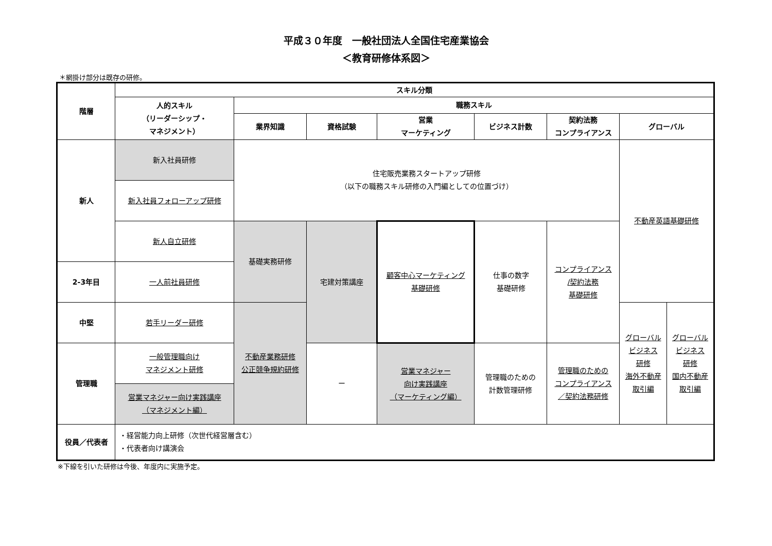平成３０年度　一般社団法人全国住宅産業協会
＜教育研修体系図＞
＊網掛け部分は既存の研修。
| 階層 | スキル分類 | | | | | | | |
| --- | --- | --- | --- | --- | --- | --- | --- | --- |
| | 人的スキル （リーダーシップ・ マネジメント） | 職務スキル | | | | | | |
| | | 業界知識 | 資格試験 | 営業 マーケティング | ビジネス計数 | 契約法務 コンプライアンス | グローバル | |
| 新人 | 新入社員研修 | 住宅販売業務スタートアップ研修 （以下の職務スキル研修の入門編としての位置づけ） | | | | | 不動産英語基礎研修 | |
| | 新入社員フォローアップ研修 | | | | | | | |
| | 新人自立研修 | 基礎実務研修 | 宅建対策講座 | 顧客中心マーケティング 基礎研修 | 仕事の数字 基礎研修 | コンプライアンス /契約法務 基礎研修 | | |
| 2-3年目 | 一人前社員研修 | | | | | | | |
| 中堅 | 若手リーダー研修 | | | | | | | |
| | | 不動産業務研修 公正競争規約研修 | | | | | グローバル ビジネス 研修 海外不動産 取引編 | グローバル ビジネス 研修 国内不動産 取引編 |
| 管理職 | 一般管理職向け マネジメント研修 | | ー | 営業マネジャー 向け実践講座 （マーケティング編） | 管理職のための 計数管理研修 | 管理職のための コンプライアンス ／契約法務研修 | | |
| | 営業マネジャー向け実践講座 （マネジメント編） | | | | | | | |
| 役員／代表者 | ・経営能力向上研修（次世代経営層含む） ・代表者向け講演会 | | | | | | | |
※下線を引いた研修は今後、年度内に実施予定。